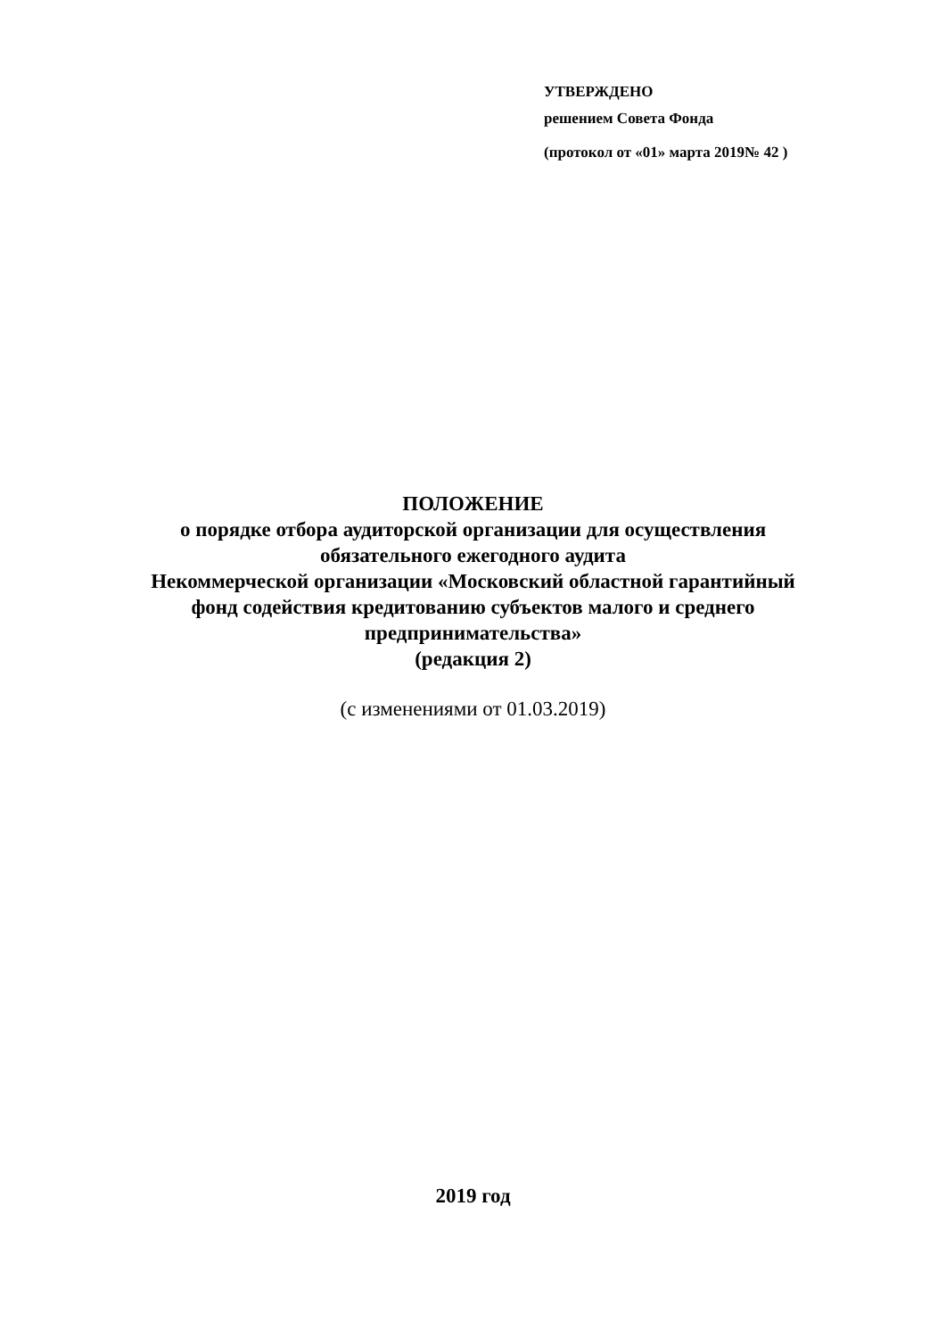УТВЕРЖДЕНО
решением Совета Фонда
(протокол от «01» марта 2019№ 42 )
ПОЛОЖЕНИЕ
о порядке отбора аудиторской организации для осуществления
обязательного ежегодного аудита
Некоммерческой организации «Московский областной гарантийный
фонд содействия кредитованию субъектов малого и среднего
предпринимательства»
(редакция 2)
(с изменениями от 01.03.2019)
2019 год